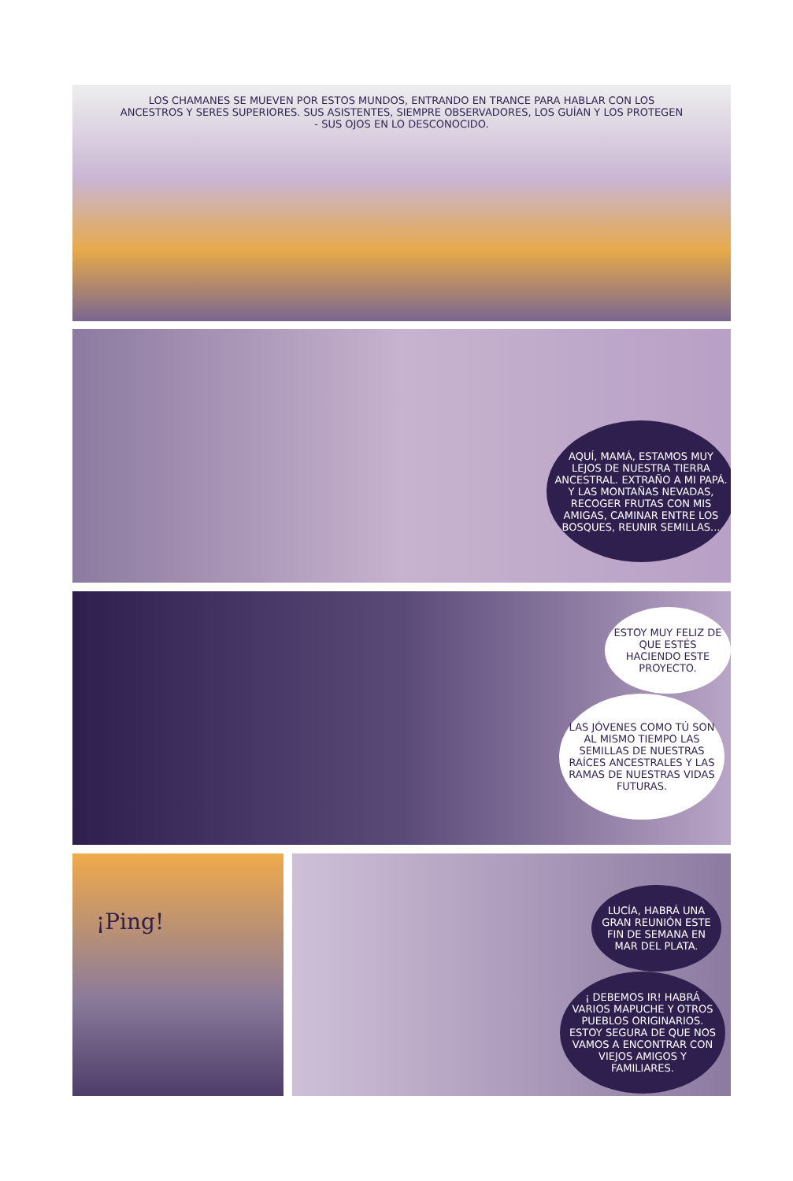LOS CHAMANES SE MUEVEN POR ESTOS MUNDOS, ENTRANDO EN TRANCE PARA HABLAR CON LOS ANCESTROS Y SERES SUPERIORES. SUS ASISTENTES, SIEMPRE OBSERVADORES, LOS GUÍAN Y LOS PROTEGEN - SUS OJOS EN LO DESCONOCIDO.
AQUÍ, MAMÁ, ESTAMOS MUY LEJOS DE NUESTRA TIERRA ANCESTRAL. EXTRAÑO A MI PAPÁ. Y LAS MONTAÑAS NEVADAS, RECOGER FRUTAS CON MIS AMIGAS, CAMINAR ENTRE LOS BOSQUES, REUNIR SEMILLAS...
ESTOY MUY FELIZ DE QUE ESTÉS HACIENDO ESTE PROYECTO.
LAS JÓVENES COMO TÚ SON AL MISMO TIEMPO LAS SEMILLAS DE NUESTRAS RAÍCES ANCESTRALES Y LAS RAMAS DE NUESTRAS VIDAS FUTURAS.
¡Ping!
LUCÍA, HABRÁ UNA GRAN REUNIÓN ESTE FIN DE SEMANA EN MAR DEL PLATA.
¡ DEBEMOS IR! HABRÁ VARIOS MAPUCHE Y OTROS PUEBLOS ORIGINARIOS. ESTOY SEGURA DE QUE NOS VAMOS A ENCONTRAR CON VIEJOS AMIGOS Y FAMILIARES.